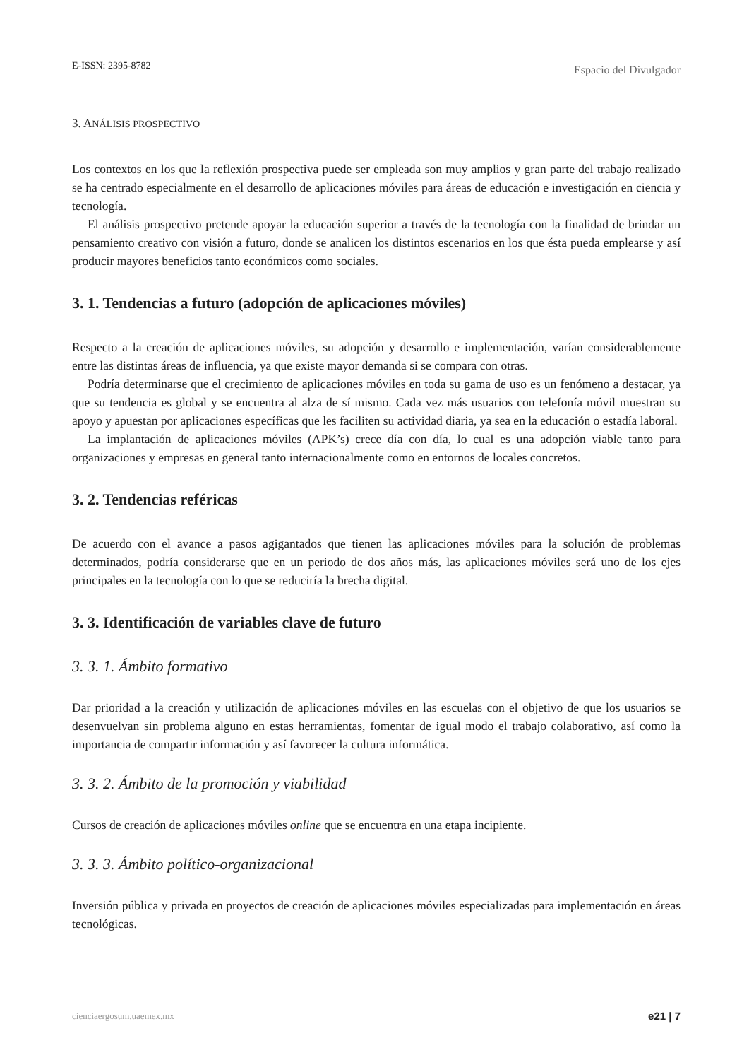E-ISSN: 2395-8782 Espacio del Divulgador
3. ANÁLISIS PROSPECTIVO
Los contextos en los que la reflexión prospectiva puede ser empleada son muy amplios y gran parte del trabajo realizado se ha centrado especialmente en el desarrollo de aplicaciones móviles para áreas de educación e investigación en ciencia y tecnología.
El análisis prospectivo pretende apoyar la educación superior a través de la tecnología con la finalidad de brindar un pensamiento creativo con visión a futuro, donde se analicen los distintos escenarios en los que ésta pueda emplearse y así producir mayores beneficios tanto económicos como sociales.
3. 1. Tendencias a futuro (adopción de aplicaciones móviles)
Respecto a la creación de aplicaciones móviles, su adopción y desarrollo e implementación, varían considerablemente entre las distintas áreas de influencia, ya que existe mayor demanda si se compara con otras.
Podría determinarse que el crecimiento de aplicaciones móviles en toda su gama de uso es un fenómeno a destacar, ya que su tendencia es global y se encuentra al alza de sí mismo. Cada vez más usuarios con telefonía móvil muestran su apoyo y apuestan por aplicaciones específicas que les faciliten su actividad diaria, ya sea en la educación o estadía laboral.
La implantación de aplicaciones móviles (APK’s) crece día con día, lo cual es una adopción viable tanto para organizaciones y empresas en general tanto internacionalmente como en entornos de locales concretos.
3. 2. Tendencias reféricas
De acuerdo con el avance a pasos agigantados que tienen las aplicaciones móviles para la solución de problemas determinados, podría considerarse que en un periodo de dos años más, las aplicaciones móviles será uno de los ejes principales en la tecnología con lo que se reduciría la brecha digital.
3. 3. Identificación de variables clave de futuro
3. 3. 1. Ámbito formativo
Dar prioridad a la creación y utilización de aplicaciones móviles en las escuelas con el objetivo de que los usuarios se desenvuelvan sin problema alguno en estas herramientas, fomentar de igual modo el trabajo colaborativo, así como la importancia de compartir información y así favorecer la cultura informática.
3. 3. 2. Ámbito de la promoción y viabilidad
Cursos de creación de aplicaciones móviles online que se encuentra en una etapa incipiente.
3. 3. 3. Ámbito político-organizacional
Inversión pública y privada en proyectos de creación de aplicaciones móviles especializadas para implementación en áreas tecnológicas.
cienciaergosum.uaemex.mx e21 | 7